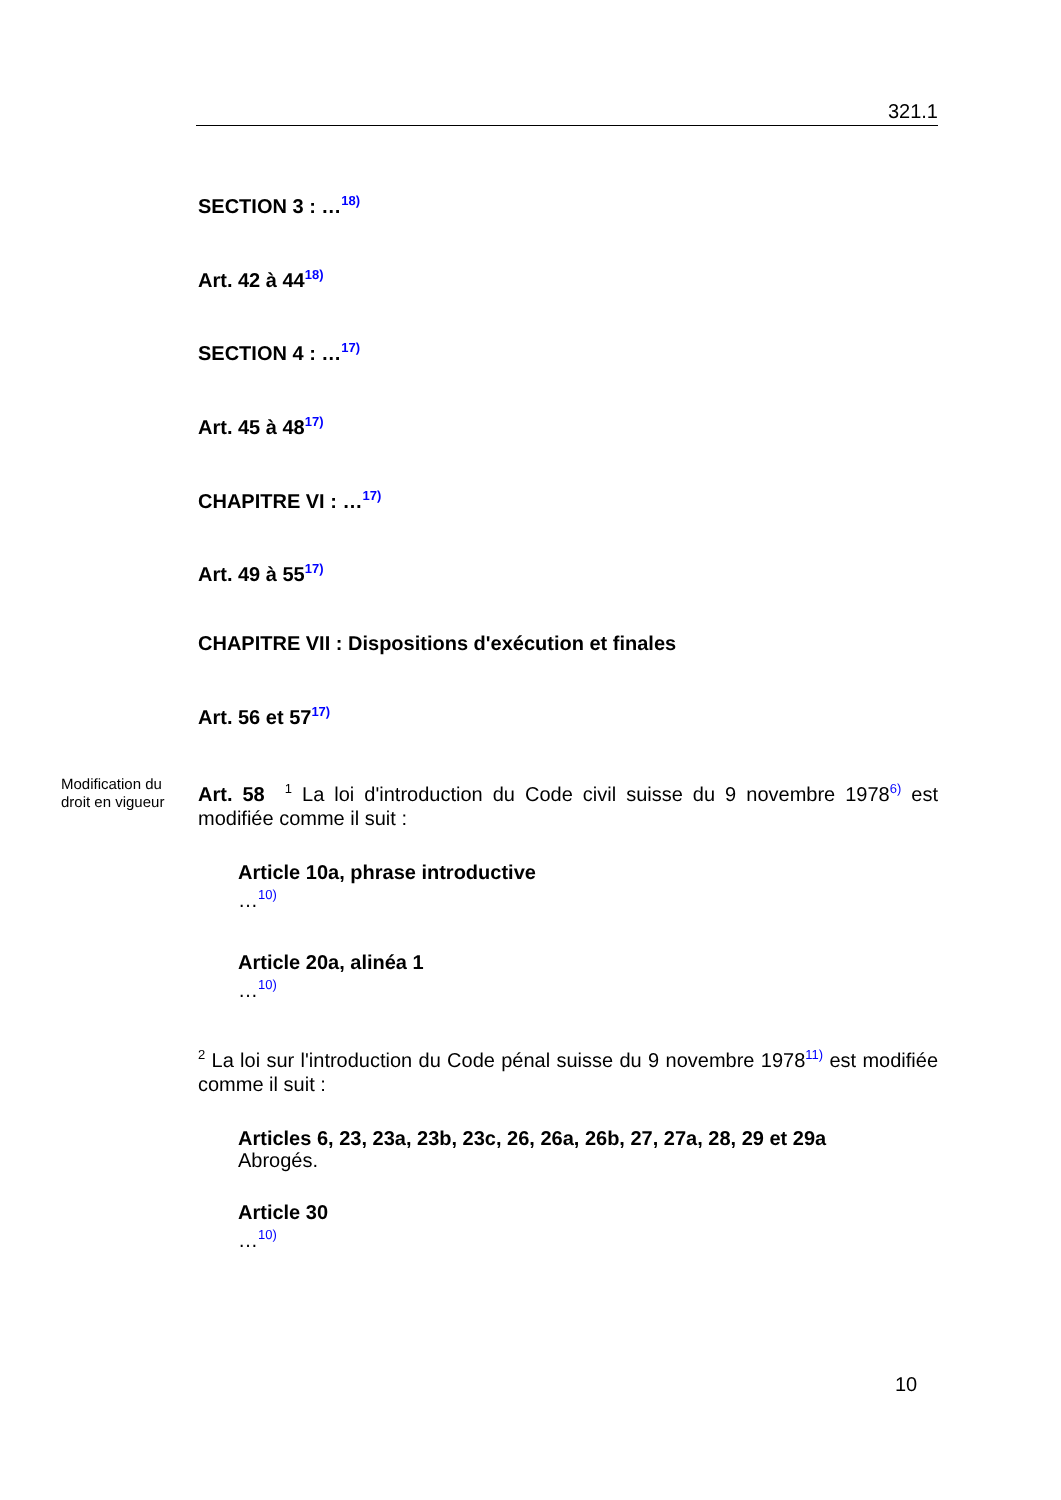321.1
SECTION 3 : …<sup>18)</sup>
Art. 42 à 44<sup>18)</sup>
SECTION 4 : …<sup>17)</sup>
Art. 45 à 48<sup>17)</sup>
CHAPITRE VI : …<sup>17)</sup>
Art. 49 à 55<sup>17)</sup>
CHAPITRE VII : Dispositions d'exécution et finales
Art. 56 et 57<sup>17)</sup>
Modification du droit en vigueur
Art. 58 <sup>1</sup> La loi d'introduction du Code civil suisse du 9 novembre 1978<sup>6)</sup> est modifiée comme il suit :
Article 10a, phrase introductive
…<sup>10)</sup>
Article 20a, alinéa 1
…<sup>10)</sup>
<sup>2</sup> La loi sur l'introduction du Code pénal suisse du 9 novembre 1978<sup>11)</sup> est modifiée comme il suit :
Articles 6, 23, 23a, 23b, 23c, 26, 26a, 26b, 27, 27a, 28, 29 et 29a
Abrogés.
Article 30
…<sup>10)</sup>
10